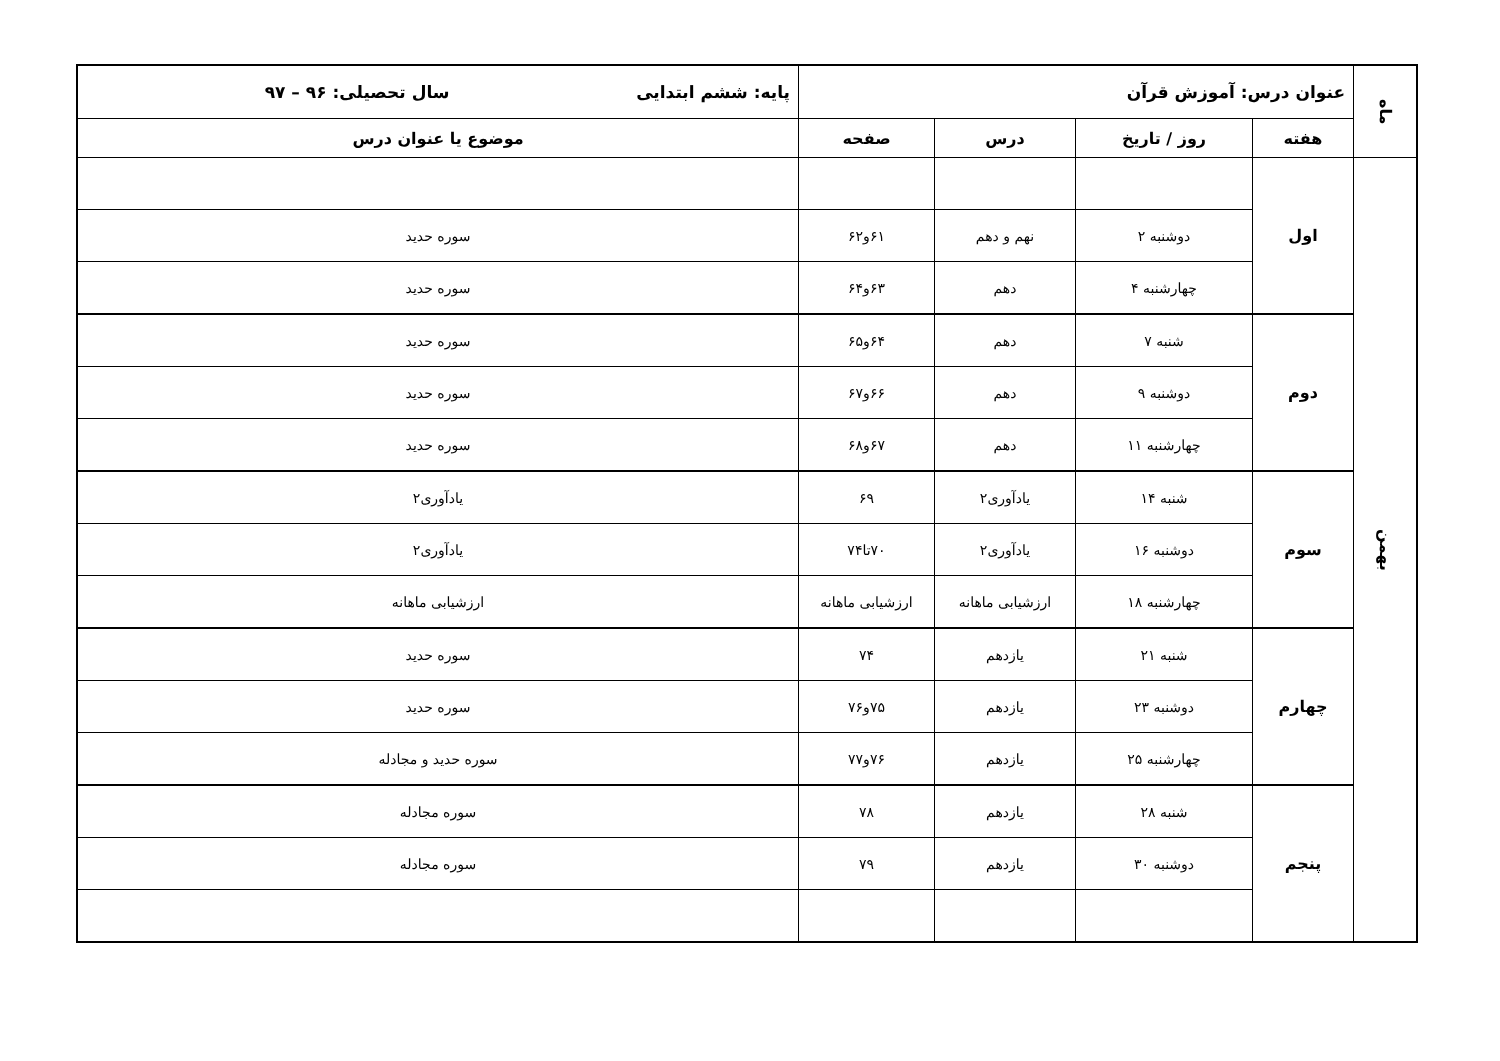| ماه | عنوان درس: آموزش قرآن | | | | پایه: ششم ابتدایی سال تحصیلی: ۹۶ – ۹۷ |
| | هفته | روز / تاریخ | درس | صفحه | موضوع یا عنوان درس |
| بهمن | اول | | | | |
| | | دوشنبه ۲ | نهم و دهم | ۶۱و۶۲ | سوره حدید |
| | | چهارشنبه ۴ | دهم | ۶۳و۶۴ | سوره حدید |
| | دوم | شنبه ۷ | دهم | ۶۴و۶۵ | سوره حدید |
| | | دوشنبه ۹ | دهم | ۶۶و۶۷ | سوره حدید |
| | | چهارشنبه ۱۱ | دهم | ۶۷و۶۸ | سوره حدید |
| | سوم | شنبه ۱۴ | یادآوری۲ | ۶۹ | یادآوری۲ |
| | | دوشنبه ۱۶ | یادآوری۲ | ۷۰تا۷۴ | یادآوری۲ |
| | | چهارشنبه ۱۸ | ارزشیابی ماهانه | ارزشیابی ماهانه | ارزشیابی ماهانه |
| | چهارم | شنبه ۲۱ | یازدهم | ۷۴ | سوره حدید |
| | | دوشنبه ۲۳ | یازدهم | ۷۵و۷۶ | سوره حدید |
| | | چهارشنبه ۲۵ | یازدهم | ۷۶و۷۷ | سوره حدید و مجادله |
| | پنجم | شنبه ۲۸ | یازدهم | ۷۸ | سوره مجادله |
| | | دوشنبه ۳۰ | یازدهم | ۷۹ | سوره مجادله |